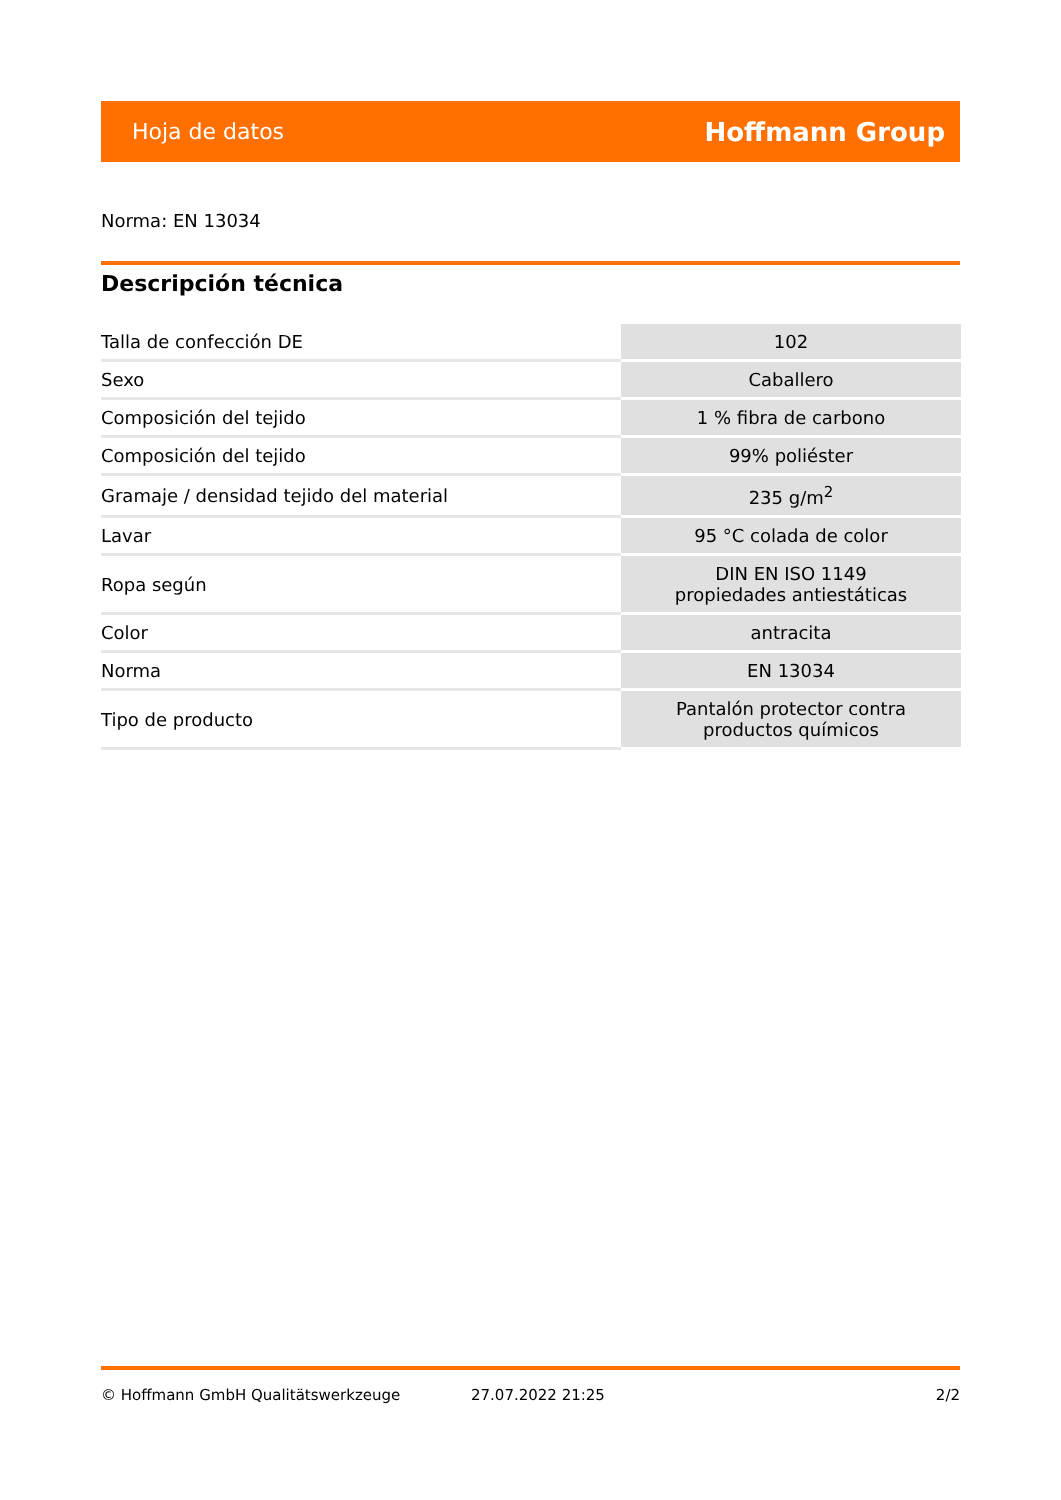Hoja de datos Hoffmann Group
Norma: EN 13034
Descripción técnica
| Talla de confección DE | 102 |
| Sexo | Caballero |
| Composición del tejido | 1 % fibra de carbono |
| Composición del tejido | 99% poliéster |
| Gramaje / densidad tejido del material | 235 g/m<sup>2</sup> |
| Lavar | 95 °C colada de color |
| Ropa según | DIN EN ISO 1149 propiedades antiestáticas |
| Color | antracita |
| Norma | EN 13034 |
| Tipo de producto | Pantalón protector contra productos químicos |
© Hoffmann GmbH Qualitätswerkzeuge 27.07.2022 21:25 2/2